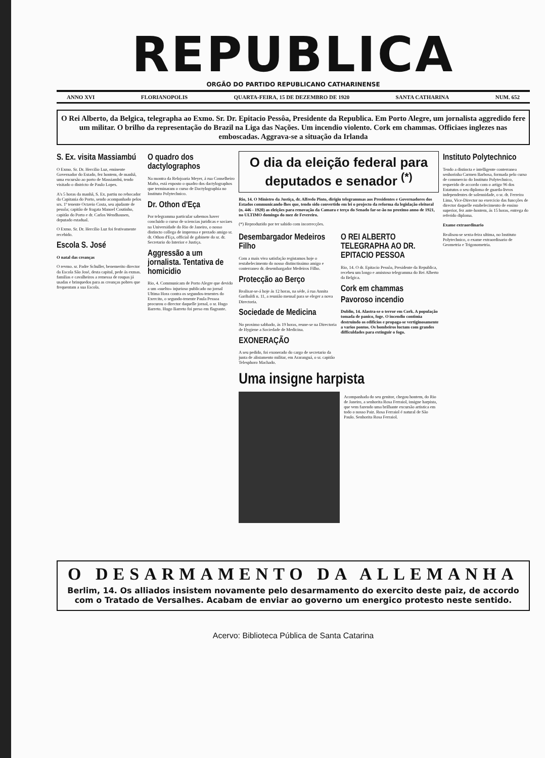REPUBLICA
ORGÃO DO PARTIDO REPUBLICANO CATHARINENSE
ANNO XVI FLORIANOPOLIS QUARTA-FEIRA, 15 DE DEZEMBRO DE 1920 SANTA CATHARINA NUM. 652
O Rei Alberto, da Belgica, telegrapha ao Exmo. Sr. Dr. Epitacio Pessôa, Presidente da Republica. Em Porto Alegre, um jornalista aggredido fere um militar. O brilho da representação do Brazil na Liga das Nações. Um incendio violento. Cork em chammas. Officiaes inglezes nas emboscadas. Aggrava-se a situação da Irlanda
S. Ex. visita Massiambú
O Exmo. Sr. Dr. Hercilio Luz, eminente Governador do Estado, fez hontem, de manhã, uma excursão ao porto de Massiambú, tendo visitado o districto de Paulo Lopes.
A's 5 horas da manhã, S. Ex. partiu no rebocador da Capitania do Porto, sendo acompanhado pelos srs. 1º tenente Octavio Costa, seu ajudante de pessôa; capitão de fragata Manoel Coutinho, capitão do Porto e dr. Carlos Wendhausen, deputado estadual.
O Exmo. Sr. Dr. Hercilio Luz foi festivamente recebido.
Escola S. José
O natal das creanças
O revmo. sr. Padre Schuller, benemerito director da Escola São José, desta capital, pede ás exmas. familias e cavalheiros a remessa de roupas já usadas e brinquedos para as creanças pobres que frequentam a sua Escola.
O quadro dos dactylographos
Na montra da Relojoaria Meyer, á rua Conselheiro Mafra, está exposto o quadro dos dactylographos que terminaram o curso de Dactylographia no Instituto Polytechnico.
Dr. Othon d'Eça
Por telegramma particular sabemos haver concluido o curso de sciencias juridicas e sociaes na Universidade do Rio de Janeiro, o nosso distincto collega de imprensa e prezado amigo sr. dr. Othon d'Eça, official de gabinete do sr. dr. Secretario do Interior e Justiça.
Aggressão a um jornalista. Tentativa de homicidio
Rio, 4. Communicam de Porto Alegre que devido a um «suelto» injurioso publicado no jornal Ultima Hora contra os segundos-tenentes do Exercito, o segundo-tenente Paula Pessoa procurou o director daquelle jornal, o sr. Hugo Barreto. Hugo Barreto foi preso em flagrante.
O dia da eleição federal para deputados e senador <sup>(*)</sup>
Rio, 14. O Ministro da Justiça, dr. Alfredo Pinto, dirigiu telegrammas aos Presidentes e Governadores dos Estados communicando-lhes que, tendo sido convertido em lei o projecto da reforma da legislação eleitoral (n. 446 - 1920) as eleições para renovação da Camara e terço do Senado far-se-ão no proximo anno de 1921, no ULTIMO domingo do mez de Fevereiro.
(*) Reproduzido por ter sahido com incorrecções.
Desembargador Medeiros Filho
Com a mais viva satisfação registamos hoje o restabelecimento do nosso distinctissimo amigo e conterraneo dr. desembargador Medeiros Filho.
Protecção ao Berço
Realisar-se-á hoje ás 12 horas, na séde, á rua Annita Garibaldi n. 11, a reunião mensal para se eleger a nova Directoria.
Sociedade de Medicina
No proximo sabbado, ás 19 horas, reune-se na Directoria de Hygiene a Sociedade de Medicina.
EXONERAÇÃO
A seu pedido, foi exonerado do cargo de secretario da junta de alistamento militar, em Araranguá, o sr. capitão Telesphoro Machado.
O REI ALBERTO TELEGRAPHA AO DR. EPITACIO PESSOA
Rio, 14. O dr. Epitacio Pessôa, Presidente da Republica, recebeu um longo e amistoso telegramma do Rei Alberto da Belgica.
Cork em chammas
Pavoroso incendio
Dublin, 14. Alastra-se o terror em Cork. A população tomada de panico, foge. O incendio continúa destruindo os edificios e propaga-se vertiginosamente a varios pontos. Os bombeiros luctam com grandes difficuldades para extinguir o fogo.
Uma insigne harpista
Acompanhada do seu genitor, chegou hontem, do Rio de Janeiro, a senhorita Rosa Ferraiol, insigne harpista, que vem fazendo uma brilhante excursão artistica em todo o nosso Paiz. Rosa Ferraiol é natural de São Paulo. Senhorita Rosa Ferraiol.
Instituto Polytechnico
Tendo a distincta e intelligente conterranea senhorinha Carmen Barbosa, formada pelo curso de commercio do Instituto Polytechnico, requerido de accordo com o artigo 96 dos Estatutos o seu diploma de guarda-livros independentes de solennidade, o sr. dr. Ferreira Lima, Vice-Director no exercicio das funcções de director daquelle estabelecimento de ensino superior, fez ante-hontem, ás 15 horas, entrega do referido diploma.
Exame extraordinario
Realisou-se sexta-feira ultima, no Instituto Polytechnico, o exame extraordinario de Geometria e Trigonometria.
O DESARMAMENTO DA ALLEMANHA
Berlim, 14. Os alliados insistem novamente pelo desarmamento do exercito deste paiz, de accordo com o Tratado de Versalhes. Acabam de enviar ao governo um energico protesto neste sentido.
Acervo: Biblioteca Pública de Santa Catarina